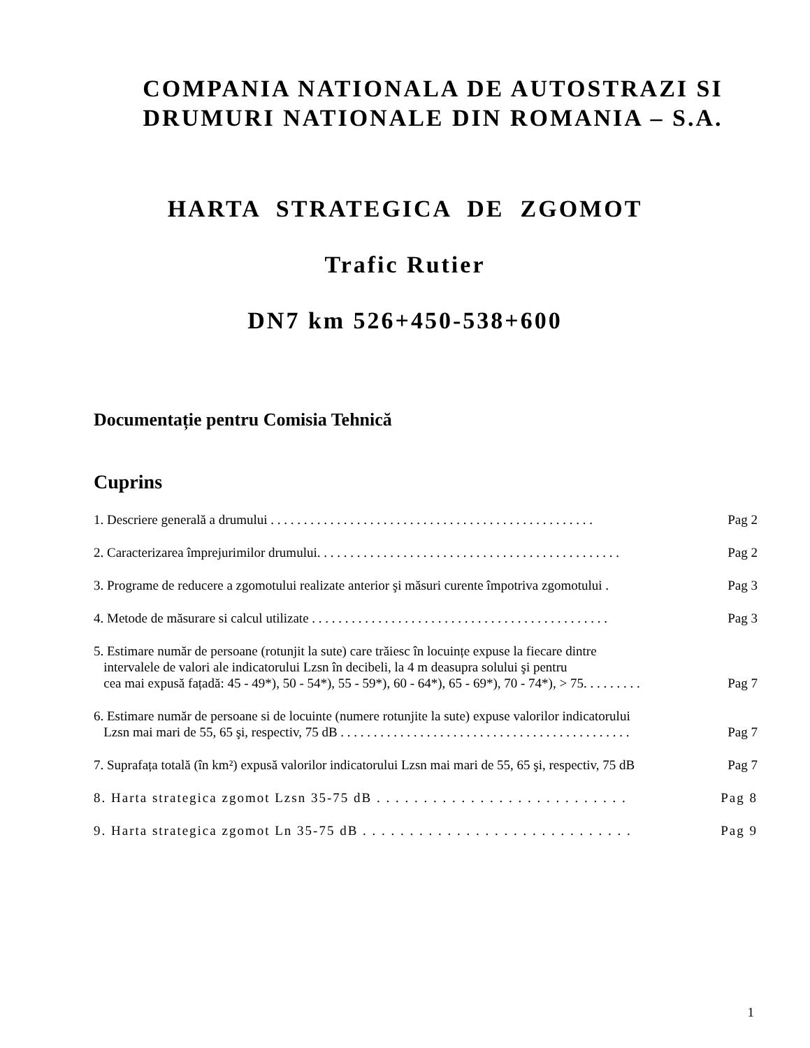COMPANIA NATIONALA DE AUTOSTRAZI SI
DRUMURI NATIONALE DIN ROMANIA – S.A.
HARTA STRATEGICA DE ZGOMOT
Trafic Rutier
DN7 km 526+450-538+600
Documentație pentru Comisia Tehnică
Cuprins
1. Descriere generală a drumului . . . . . . . . . . . . . . . . . . . . . . . . . . . . . . . . . . . . . . . . . . . . . . . . .
Pag 2
2. Caracterizarea împrejurimilor drumului. . . . . . . . . . . . . . . . . . . . . . . . . . . . . . . . . . . . . . . . . . . . . .
Pag 2
3. Programe de reducere a zgomotului realizate anterior şi măsuri curente împotriva zgomotului .
Pag 3
4. Metode de măsurare si calcul utilizate . . . . . . . . . . . . . . . . . . . . . . . . . . . . . . . . . . . . . . . . . . . . .
Pag 3
5. Estimare număr de persoane (rotunjit la sute) care trăiesc în locuințe expuse la fiecare dintre
intervalele de valori ale indicatorului Lzsn în decibeli, la 4 m deasupra solului şi pentru
cea mai expusă fațadă: 45 - 49*), 50 - 54*), 55 - 59*), 60 - 64*), 65 - 69*), 70 - 74*), > 75. . . . . . . . .
Pag 7
6. Estimare număr de persoane si de locuinte (numere rotunjite la sute) expuse valorilor indicatorului
Lzsn mai mari de 55, 65 şi, respectiv, 75 dB . . . . . . . . . . . . . . . . . . . . . . . . . . . . . . . . . . . . . . . . . . . .
Pag 7
7. Suprafața totală (în km²) expusă valorilor indicatorului Lzsn mai mari de 55, 65 şi, respectiv, 75 dB
Pag 7
8. Harta strategica zgomot Lzsn 35-75 dB . . . . . . . . . . . . . . . . . . . . . . . . . . .
Pag 8
9. Harta strategica zgomot Ln 35-75 dB . . . . . . . . . . . . . . . . . . . . . . . . . . . . .
Pag 9
1